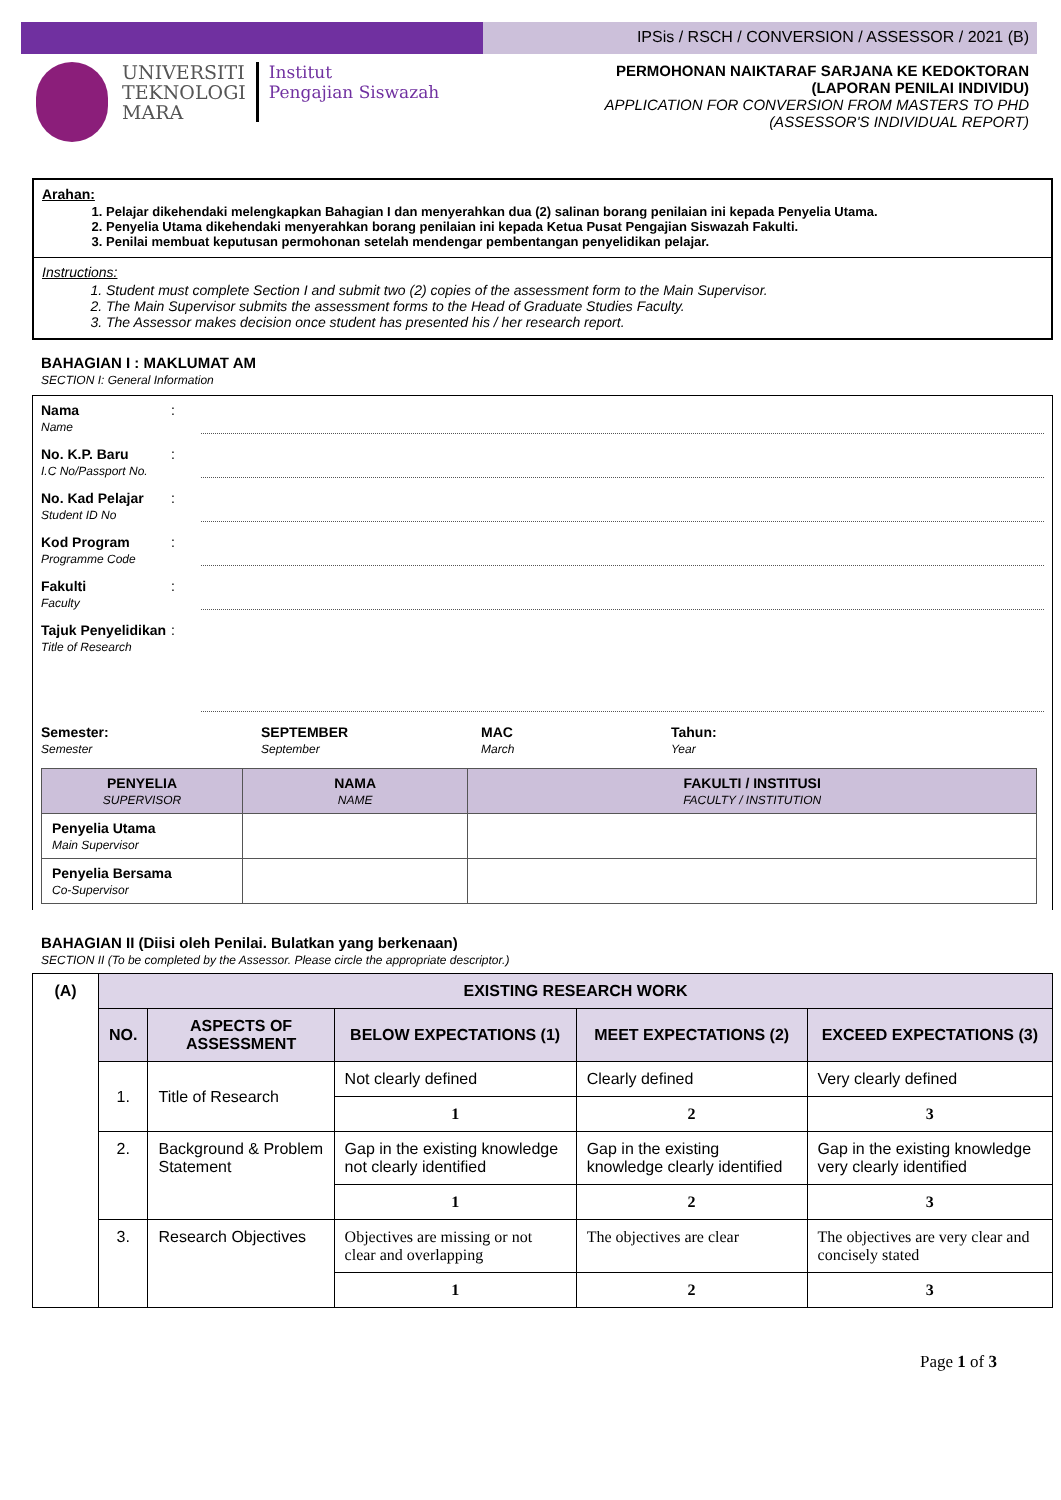IPSis / RSCH / CONVERSION / ASSESSOR / 2021 (B)
UNIVERSITI
TEKNOLOGI
MARA
Institut
Pengajian Siswazah
PERMOHONAN NAIKTARAF SARJANA KE KEDOKTORAN
(LAPORAN PENILAI INDIVIDU)
APPLICATION FOR CONVERSION FROM MASTERS TO PHD
(ASSESSOR'S INDIVIDUAL REPORT)
Arahan:
1. Pelajar dikehendaki melengkapkan Bahagian I dan menyerahkan dua (2) salinan borang penilaian ini kepada Penyelia Utama.
2. Penyelia Utama dikehendaki menyerahkan borang penilaian ini kepada Ketua Pusat Pengajian Siswazah Fakulti.
3. Penilai membuat keputusan permohonan setelah mendengar pembentangan penyelidikan pelajar.
Instructions:
1. Student must complete Section I and submit two (2) copies of the assessment form to the Main Supervisor.
2. The Main Supervisor submits the assessment forms to the Head of Graduate Studies Faculty.
3. The Assessor makes decision once student has presented his / her research report.
BAHAGIAN I : MAKLUMAT AM
SECTION I: General Information
Nama
Name
:
No. K.P. Baru
I.C No/Passport No.
:
No. Kad Pelajar
Student ID No
:
Kod Program
Programme Code
:
Fakulti
Faculty
:
Tajuk Penyelidikan
Title of Research
:
Semester:
Semester
SEPTEMBER
September
MAC
March
Tahun:
Year
| PENYELIA SUPERVISOR | NAMA NAME | FAKULTI / INSTITUSI FACULTY / INSTITUTION |
| --- | --- | --- |
| Penyelia Utama Main Supervisor | | |
| Penyelia Bersama Co-Supervisor | | |
BAHAGIAN II (Diisi oleh Penilai. Bulatkan yang berkenaan)
SECTION II (To be completed by the Assessor. Please circle the appropriate descriptor.)
| (A) | EXISTING RESEARCH WORK | | | | |
| --- | --- | --- | --- | --- | --- |
| | NO. | ASPECTS OF ASSESSMENT | BELOW EXPECTATIONS (1) | MEET EXPECTATIONS (2) | EXCEED EXPECTATIONS (3) |
| | 1. | Title of Research | Not clearly defined | Clearly defined | Very clearly defined |
| | | | 1 | 2 | 3 |
| | 2. | Background & Problem Statement | Gap in the existing knowledge not clearly identified | Gap in the existing knowledge clearly identified | Gap in the existing knowledge very clearly identified |
| | | | 1 | 2 | 3 |
| | 3. | Research Objectives | Objectives are missing or not clear and overlapping | The objectives are clear | The objectives are very clear and concisely stated |
| | | | 1 | 2 | 3 |
Page 1 of 3